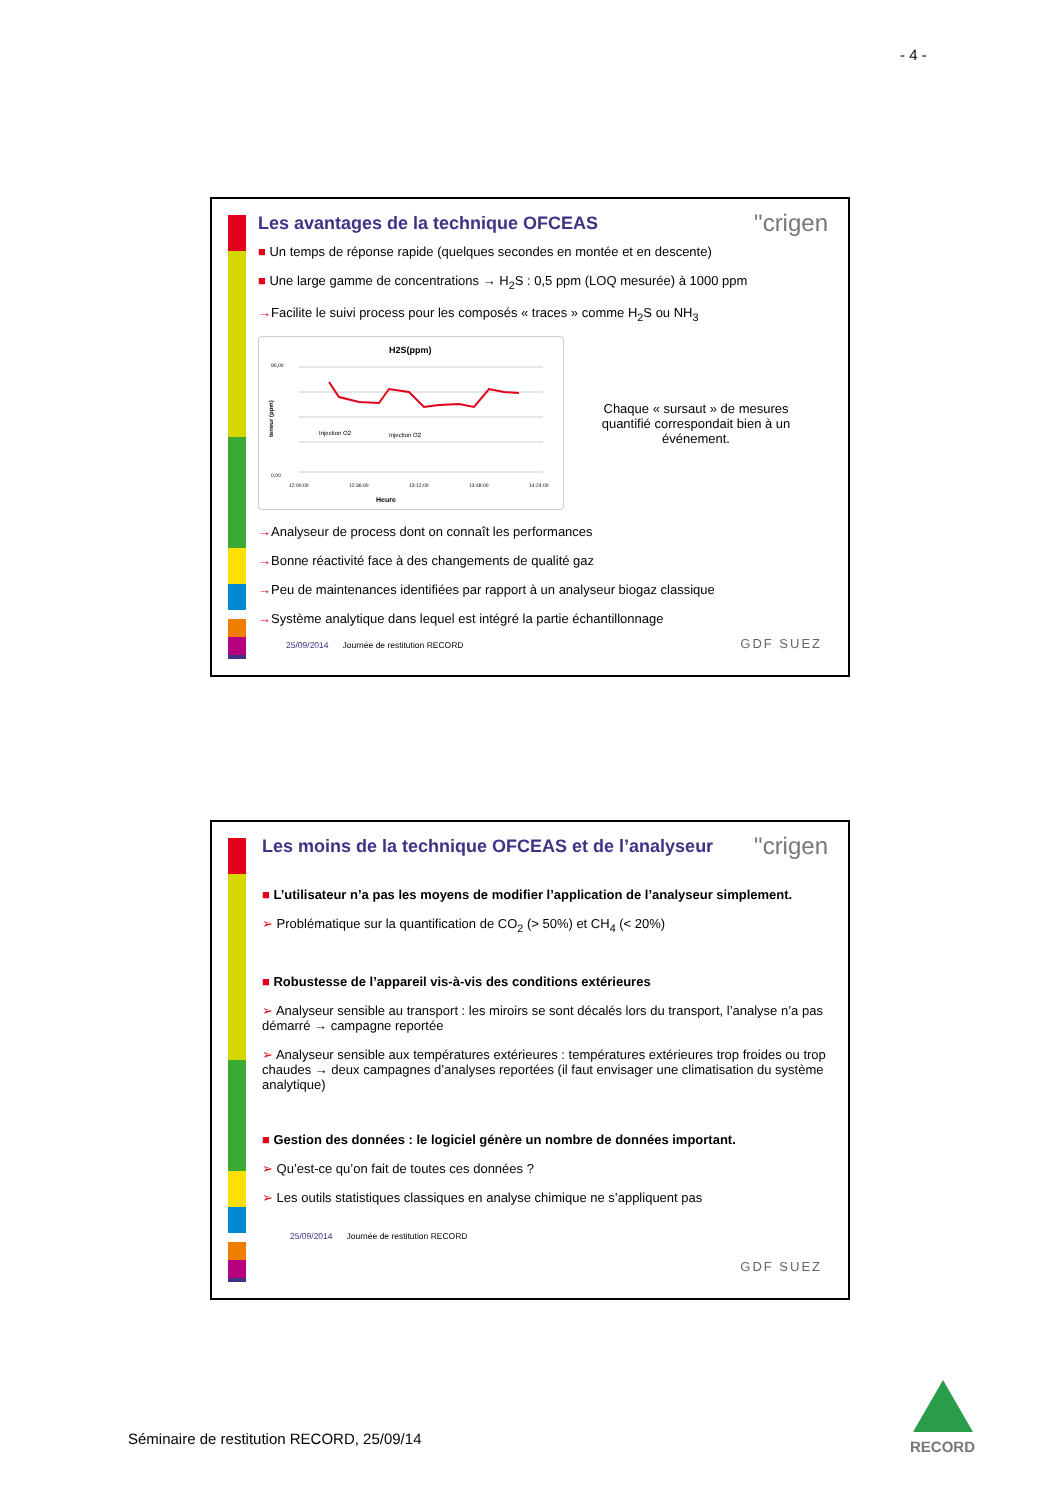- 4 -
"crigen
Les avantages de la technique OFCEAS
■ Un temps de réponse rapide (quelques secondes en montée et en descente)
■ Une large gamme de concentrations → H<sub>2</sub>S : 0,5 ppm (LOQ mesurée) à 1000 ppm
→Facilite le suivi process pour les composés « traces » comme H<sub>2</sub>S ou NH<sub>3</sub>
H2S(ppm)
Injection O2
Injection O2
0,00
90,00
12:00:00
12:36:00
13:12:00
13:48:00
14:24:00
Heure
teneur (ppm)
Chaque « sursaut » de mesures quantifié correspondait bien à un événement.
→Analyseur de process dont on connaît les performances
→Bonne réactivité face à des changements de qualité gaz
→Peu de maintenances identifiées par rapport à un analyseur biogaz classique
→Système analytique dans lequel est intégré la partie échantillonnage
25/09/2014 Journée de restitution RECORD
GDF SUEZ
"crigen
Les moins de la technique OFCEAS et de l’analyseur
■ L’utilisateur n’a pas les moyens de modifier l’application de l’analyseur simplement.
➢ Problématique sur la quantification de CO<sub>2</sub> (> 50%) et CH<sub>4</sub> (< 20%)
■ Robustesse de l’appareil vis-à-vis des conditions extérieures
➢ Analyseur sensible au transport : les miroirs se sont décalés lors du transport, l’analyse n’a pas démarré → campagne reportée
➢ Analyseur sensible aux températures extérieures : températures extérieures trop froides ou trop chaudes → deux campagnes d’analyses reportées (il faut envisager une climatisation du système analytique)
■ Gestion des données : le logiciel génère un nombre de données important.
➢ Qu’est-ce qu’on fait de toutes ces données ?
➢ Les outils statistiques classiques en analyse chimique ne s’appliquent pas
25/09/2014 Journée de restitution RECORD
GDF SUEZ
Séminaire de restitution RECORD, 25/09/14
RECORD